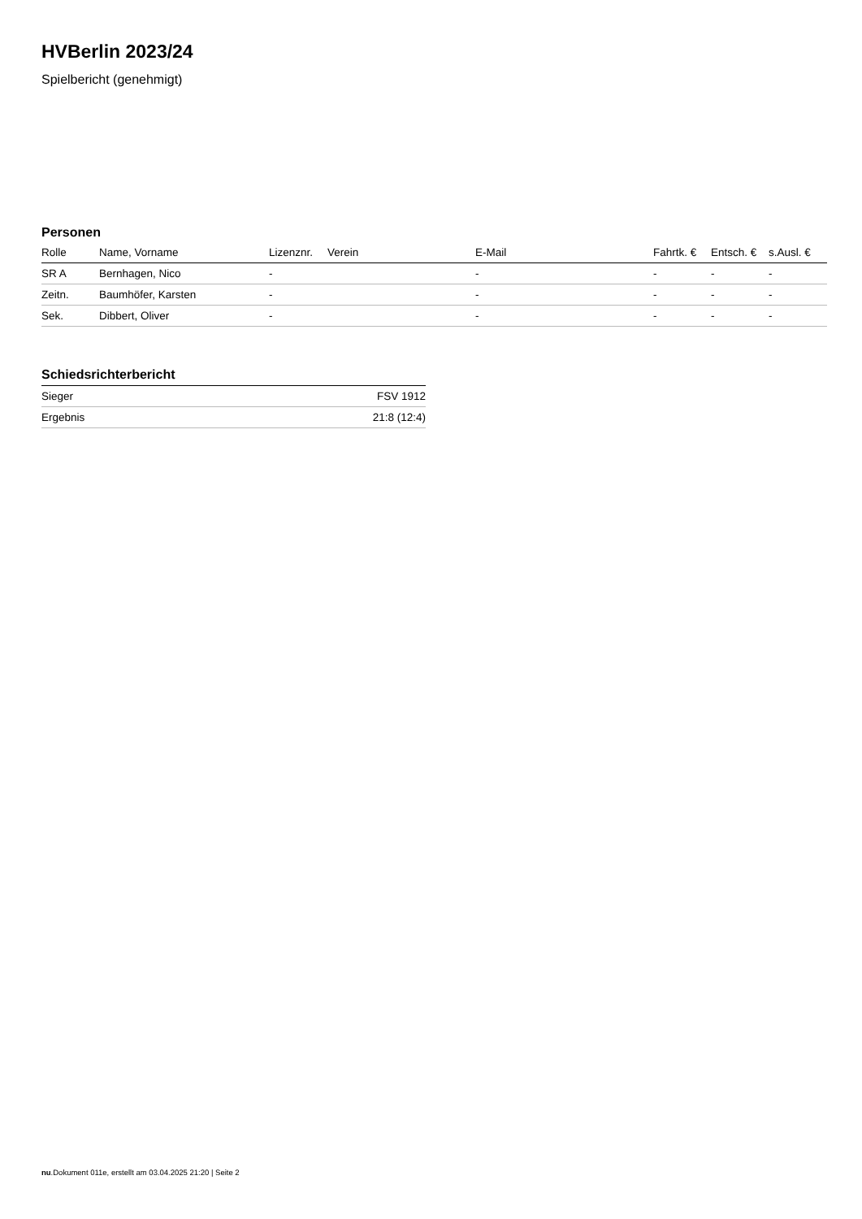HVBerlin 2023/24
Spielbericht (genehmigt)
Personen
| Rolle | Name, Vorname | Lizenznr. | Verein | E-Mail | Fahrtk. € | Entsch. € | s.Ausl. € |
| --- | --- | --- | --- | --- | --- | --- | --- |
| SR A | Bernhagen, Nico | - | | - | - | - | - |
| Zeitn. | Baumhöfer, Karsten | - | | - | - | - | - |
| Sek. | Dibbert, Oliver | - | | - | - | - | - |
Schiedsrichterbericht
| Sieger | FSV 1912 |
| Ergebnis | 21:8 (12:4) |
nu.Dokument 011e, erstellt am 03.04.2025 21:20 | Seite 2